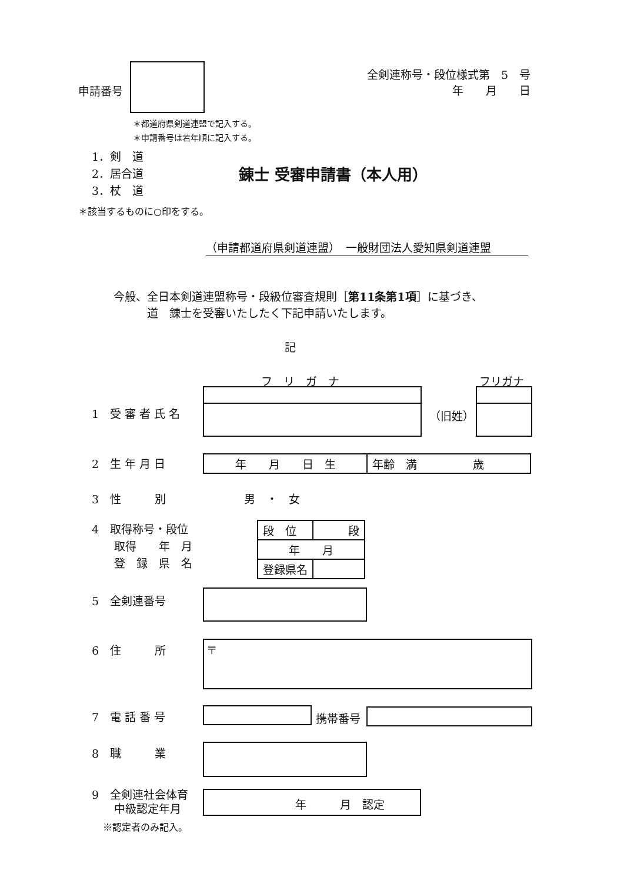申請番号
全剣連称号・段位様式第　5　号
年　　月　　日
＊都道府県剣道連盟で記入する。
＊申請番号は若年順に記入する。
1．剣　道
2．居合道
3．杖　道
錬士 受審申請書（本人用）
＊該当するものに○印をする。
（申請都道府県剣道連盟）　一般財団法人愛知県剣道連盟
今般、全日本剣道連盟称号・段級位審査規則［第11条第1項］に基づき、
　　　道　錬士を受審いたしたく下記申請いたします。
記
フ　リ　ガ　ナ フリガナ
1　受 審 者 氏 名 （旧姓）
2　生 年 月 日
| 年 月 日 生 | 年齢 満 歳 |
3　性　　　別　　　　　　　男　・　女
4　取得称号・段位
　　取得　　年　月
　　登　録　県　名
| 段 位 | 段 |
| 年 月 | |
| 登録県名 | |
5　全剣連番号
6　住　　　所 〒
7　電 話 番 号 携帯番号
8　職　　　業
9　全剣連社会体育
　　中級認定年月
年　　　月　認定
※認定者のみ記入。